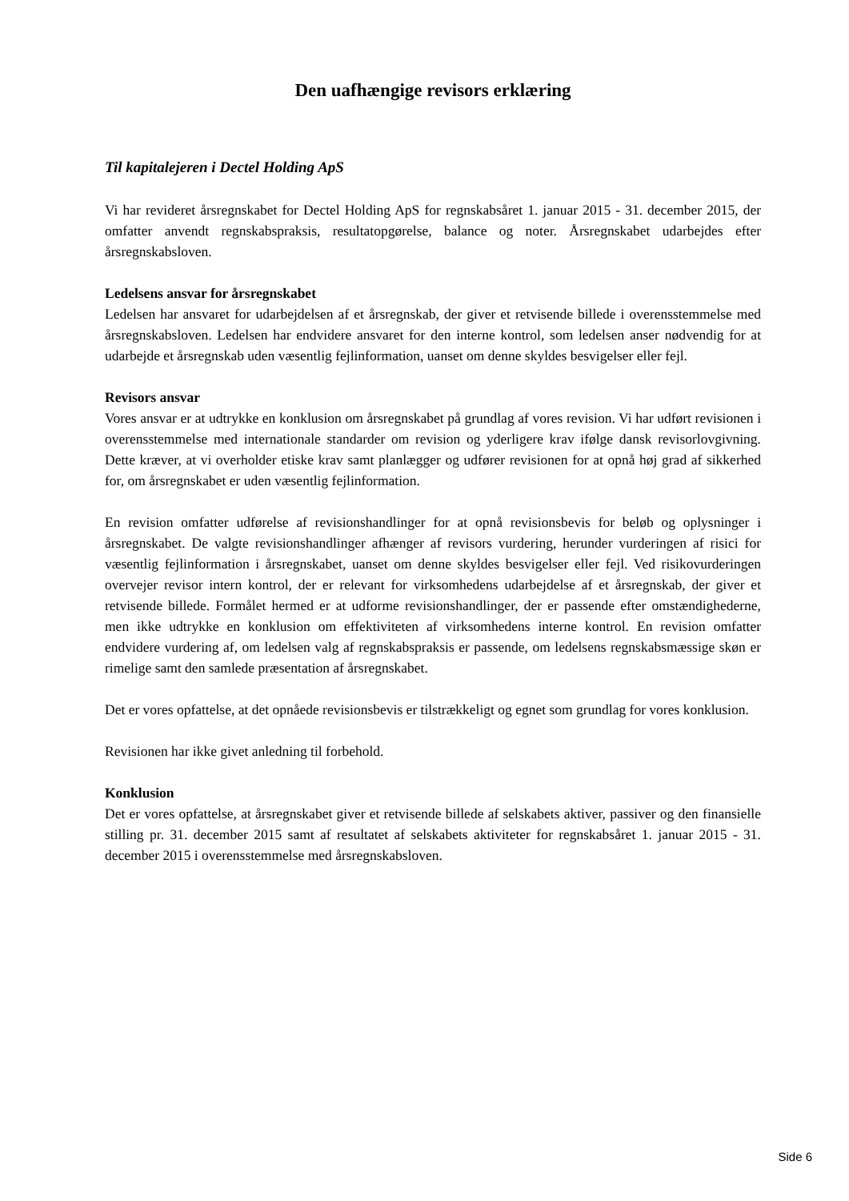Den uafhængige revisors erklæring
Til kapitalejeren i Dectel Holding ApS
Vi har revideret årsregnskabet for Dectel Holding ApS for regnskabsåret 1. januar 2015 - 31. december 2015, der omfatter anvendt regnskabspraksis, resultatopgørelse, balance og noter. Årsregnskabet udarbejdes efter årsregnskabsloven.
Ledelsens ansvar for årsregnskabet
Ledelsen har ansvaret for udarbejdelsen af et årsregnskab, der giver et retvisende billede i overensstemmelse med årsregnskabsloven. Ledelsen har endvidere ansvaret for den interne kontrol, som ledelsen anser nødvendig for at udarbejde et årsregnskab uden væsentlig fejlinformation, uanset om denne skyldes besvigelser eller fejl.
Revisors ansvar
Vores ansvar er at udtrykke en konklusion om årsregnskabet på grundlag af vores revision. Vi har udført revisionen i overensstemmelse med internationale standarder om revision og yderligere krav ifølge dansk revisorlovgivning. Dette kræver, at vi overholder etiske krav samt planlægger og udfører revisionen for at opnå høj grad af sikkerhed for, om årsregnskabet er uden væsentlig fejlinformation.
En revision omfatter udførelse af revisionshandlinger for at opnå revisionsbevis for beløb og oplysninger i årsregnskabet. De valgte revisionshandlinger afhænger af revisors vurdering, herunder vurderingen af risici for væsentlig fejlinformation i årsregnskabet, uanset om denne skyldes besvigelser eller fejl. Ved risikovurderingen overvejer revisor intern kontrol, der er relevant for virksomhedens udarbejdelse af et årsregnskab, der giver et retvisende billede. Formålet hermed er at udforme revisionshandlinger, der er passende efter omstændighederne, men ikke udtrykke en konklusion om effektiviteten af virksomhedens interne kontrol. En revision omfatter endvidere vurdering af, om ledelsen valg af regnskabspraksis er passende, om ledelsens regnskabsmæssige skøn er rimelige samt den samlede præsentation af årsregnskabet.
Det er vores opfattelse, at det opnåede revisionsbevis er tilstrækkeligt og egnet som grundlag for vores konklusion.
Revisionen har ikke givet anledning til forbehold.
Konklusion
Det er vores opfattelse, at årsregnskabet giver et retvisende billede af selskabets aktiver, passiver og den finansielle stilling pr. 31. december 2015 samt af resultatet af selskabets aktiviteter for regnskabsåret 1. januar 2015 - 31. december 2015 i overensstemmelse med årsregnskabsloven.
Side 6